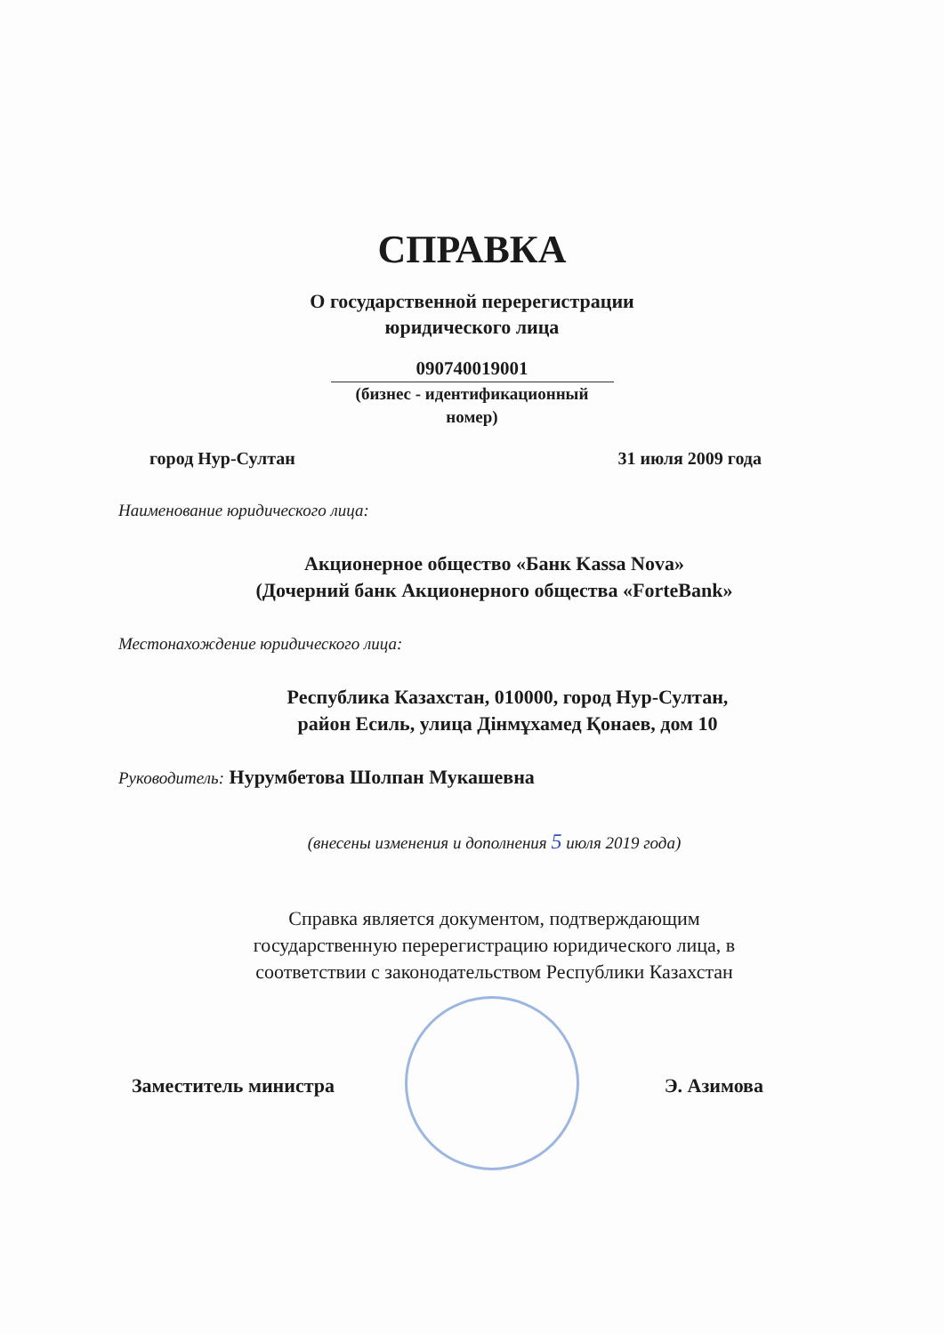СПРАВКА
О государственной перерегистрации
юридического лица
090740019001
(бизнес - идентификационный
номер)
город Нур-Султан 31 июля 2009 года
Наименование юридического лица:
Акционерное общество «Банк Kassa Nova»
(Дочерний банк Акционерного общества «ForteBank»
Местонахождение юридического лица:
Республика Казахстан, 010000, город Нур-Султан,
район Есиль, улица Дінмұхамед Қонаев, дом 10
Руководитель: Нурумбетова Шолпан Мукашевна
(внесены изменения и дополнения 5 июля 2019 года)
Справка является документом, подтверждающим
государственную перерегистрацию юридического лица, в
соответствии с законодательством Республики Казахстан
Заместитель министра Э. Азимова